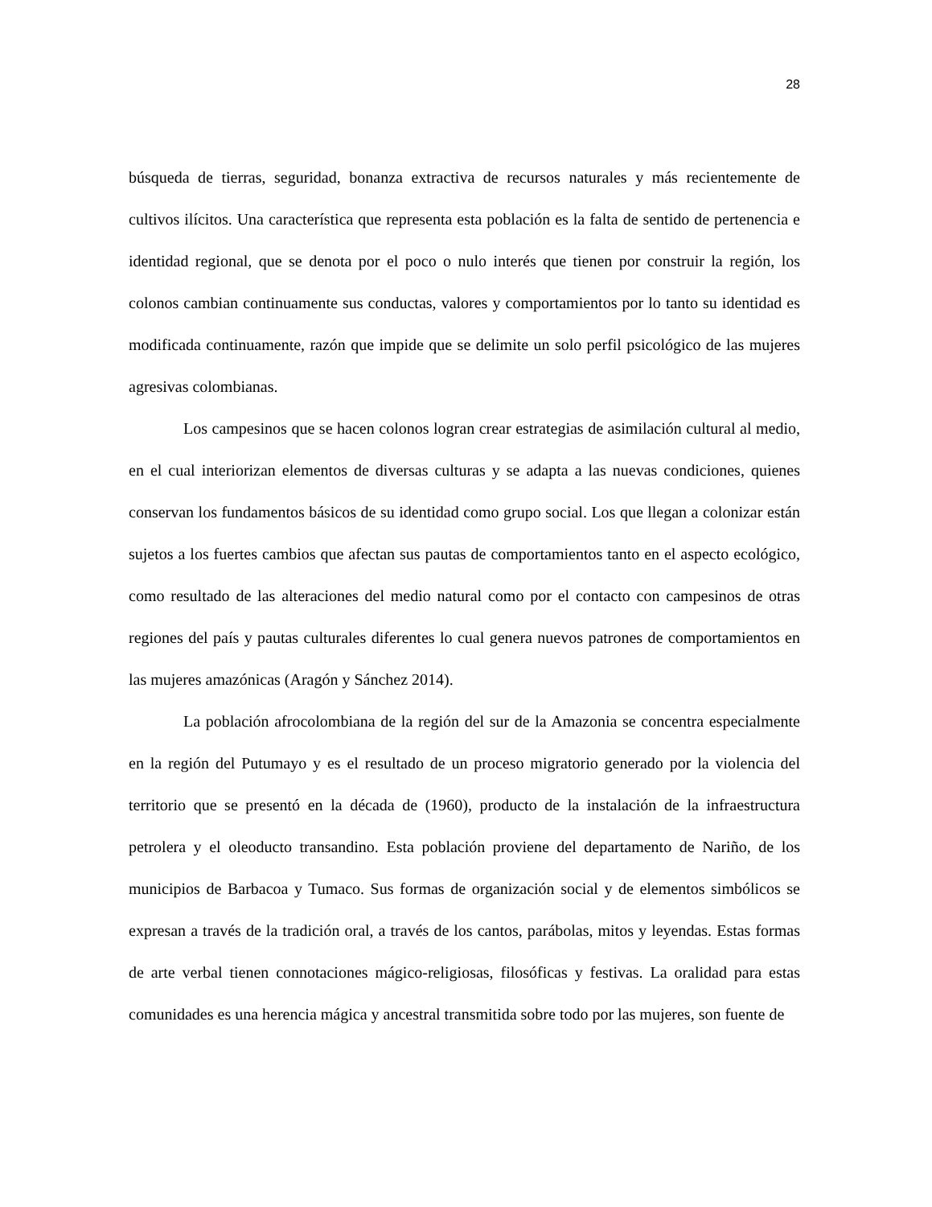28
búsqueda de tierras, seguridad, bonanza extractiva de recursos naturales y más recientemente de cultivos ilícitos. Una característica que representa esta población es la falta de sentido de pertenencia e identidad regional, que se denota por el poco o nulo interés que tienen por construir la región, los colonos cambian continuamente sus conductas, valores y comportamientos por lo tanto su identidad es modificada continuamente, razón que impide que se delimite un solo perfil psicológico de las mujeres agresivas colombianas.
Los campesinos que se hacen colonos logran crear estrategias de asimilación cultural al medio, en el cual interiorizan elementos de diversas culturas y se adapta a las nuevas condiciones, quienes conservan los fundamentos básicos de su identidad como grupo social. Los que llegan a colonizar están sujetos a los fuertes cambios que afectan sus pautas de comportamientos tanto en el aspecto ecológico, como resultado de las alteraciones del medio natural como por el contacto con campesinos de otras regiones del país y pautas culturales diferentes lo cual genera nuevos patrones de comportamientos en las mujeres amazónicas (Aragón y Sánchez 2014).
La población afrocolombiana de la región del sur de la Amazonia se concentra especialmente en la región del Putumayo y es el resultado de un proceso migratorio generado por la violencia del territorio que se presentó en la década de (1960), producto de la instalación de la infraestructura petrolera y el oleoducto transandino. Esta población proviene del departamento de Nariño, de los municipios de Barbacoa y Tumaco. Sus formas de organización social y de elementos simbólicos se expresan a través de la tradición oral, a través de los cantos, parábolas, mitos y leyendas. Estas formas de arte verbal tienen connotaciones mágico-religiosas, filosóficas y festivas. La oralidad para estas comunidades es una herencia mágica y ancestral transmitida sobre todo por las mujeres, son fuente de